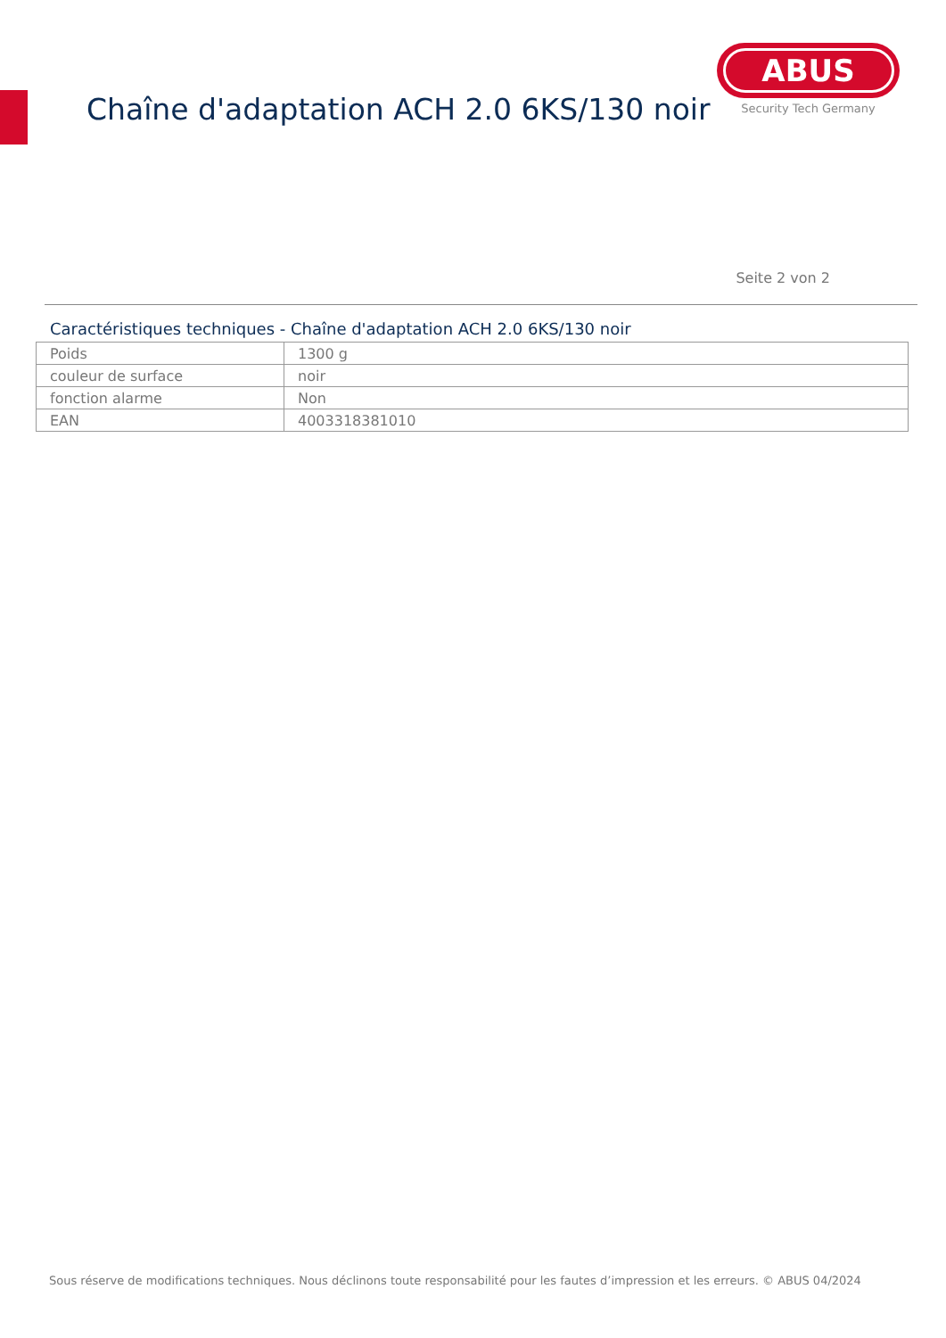Chaîne d'adaptation ACH 2.0 6KS/130 noir
ABUS
Security Tech Germany
Seite 2 von 2
Caractéristiques techniques - Chaîne d'adaptation ACH 2.0 6KS/130 noir
| Poids | 1300 g |
| couleur de surface | noir |
| fonction alarme | Non |
| EAN | 4003318381010 |
Sous réserve de modifications techniques. Nous déclinons toute responsabilité pour les fautes d’impression et les erreurs. © ABUS 04/2024